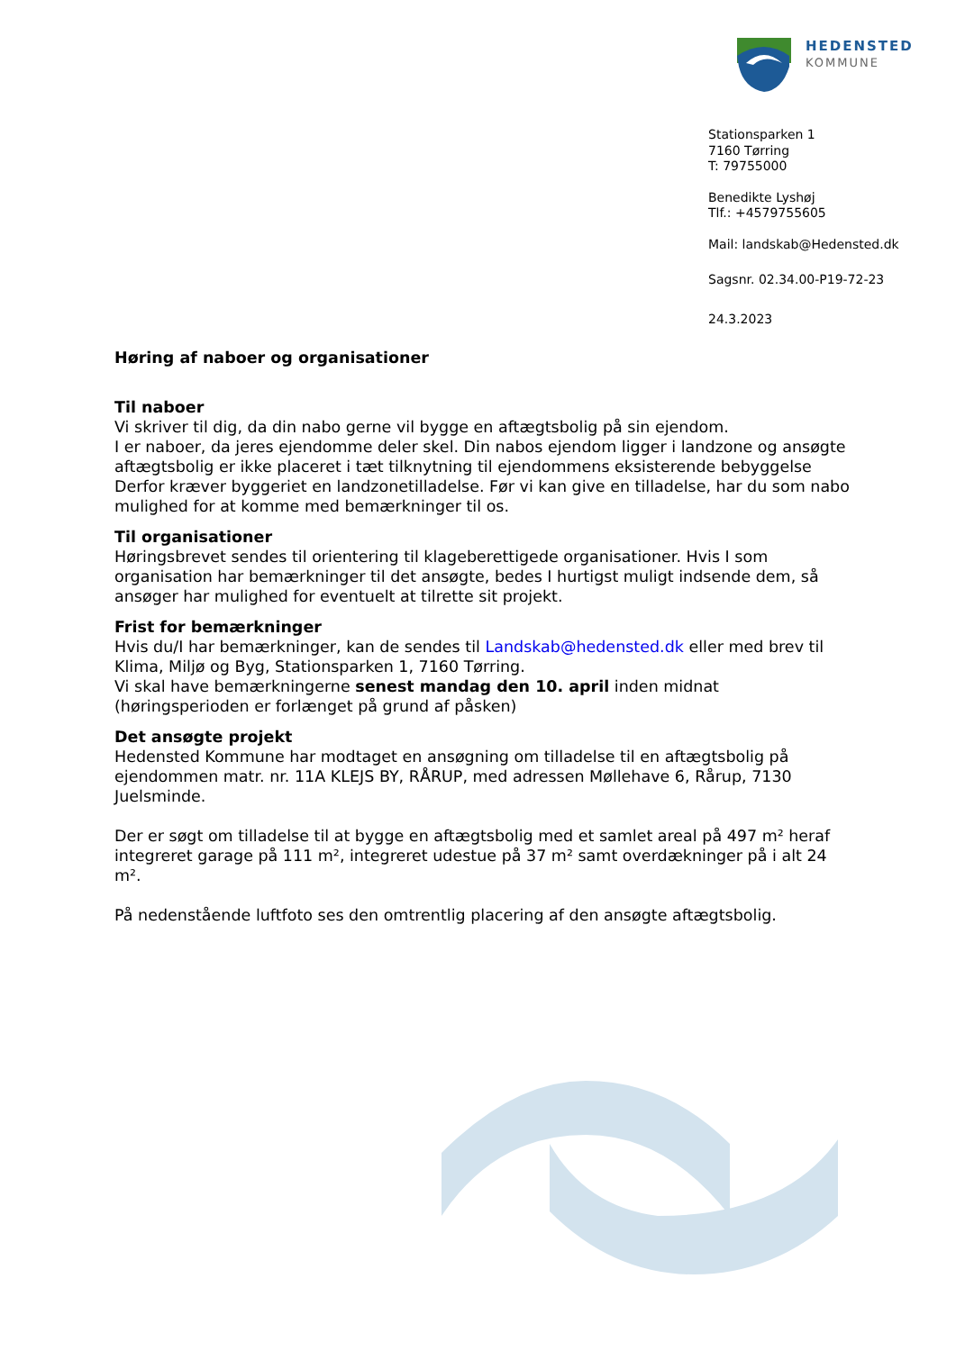HEDENSTED
KOMMUNE
Stationsparken 1
7160 Tørring
T: 79755000
Benedikte Lyshøj
Tlf.: +4579755605
Mail: landskab@Hedensted.dk
Sagsnr. 02.34.00-P19-72-23
24.3.2023
Høring af naboer og organisationer
Til naboer
Vi skriver til dig, da din nabo gerne vil bygge en aftægtsbolig på sin ejendom.
I er naboer, da jeres ejendomme deler skel. Din nabos ejendom ligger i landzone og ansøgte aftægtsbolig er ikke placeret i tæt tilknytning til ejendommens eksisterende bebyggelse Derfor kræver byggeriet en landzonetilladelse. Før vi kan give en tilladelse, har du som nabo mulighed for at komme med bemærkninger til os.
Til organisationer
Høringsbrevet sendes til orientering til klageberettigede organisationer. Hvis I som organisation har bemærkninger til det ansøgte, bedes I hurtigst muligt indsende dem, så ansøger har mulighed for eventuelt at tilrette sit projekt.
Frist for bemærkninger
Hvis du/I har bemærkninger, kan de sendes til Landskab@hedensted.dk eller med brev til Klima, Miljø og Byg, Stationsparken 1, 7160 Tørring.
Vi skal have bemærkningerne senest mandag den 10. april inden midnat (høringsperioden er forlænget på grund af påsken)
Det ansøgte projekt
Hedensted Kommune har modtaget en ansøgning om tilladelse til en aftægtsbolig på ejendommen matr. nr. 11A KLEJS BY, RÅRUP, med adressen Møllehave 6, Rårup, 7130 Juelsminde.
Der er søgt om tilladelse til at bygge en aftægtsbolig med et samlet areal på 497 m² heraf integreret garage på 111 m², integreret udestue på 37 m² samt overdækninger på i alt 24 m².
På nedenstående luftfoto ses den omtrentlig placering af den ansøgte aftægtsbolig.